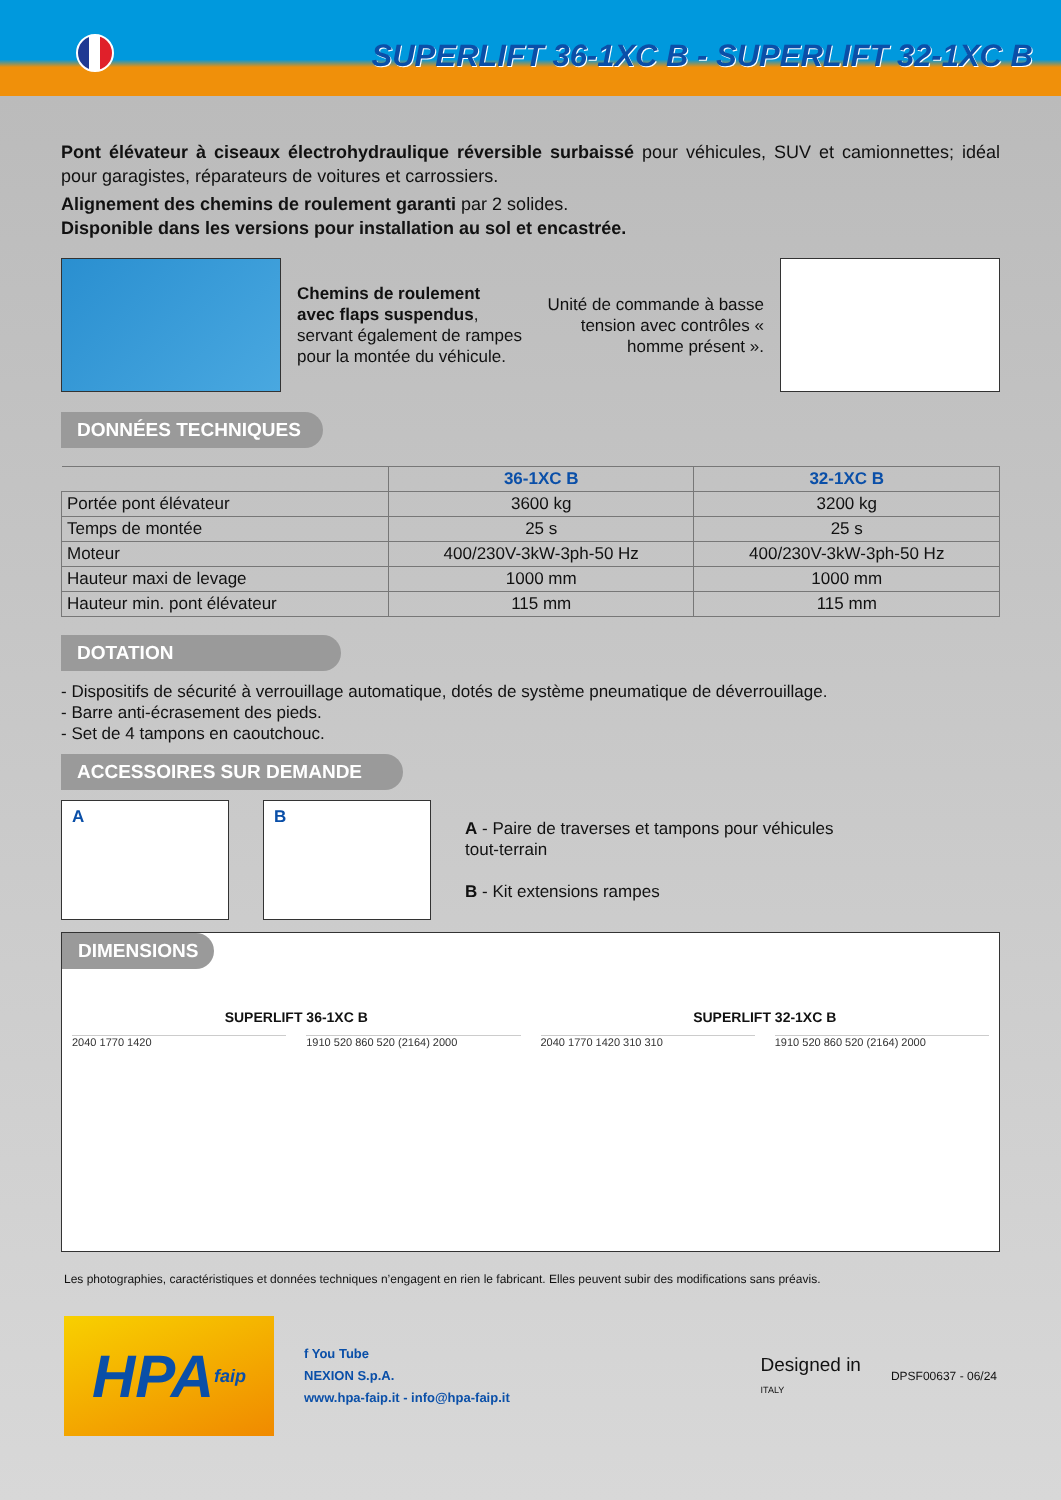SUPERLIFT 36-1XC B - SUPERLIFT 32-1XC B
Pont élévateur à ciseaux électrohydraulique réversible surbaissé pour véhicules, SUV et camionnettes; idéal pour garagistes, réparateurs de voitures et carrossiers.
Alignement des chemins de roulement garanti par 2 solides.
Disponible dans les versions pour installation au sol et encastrée.
Chemins de roulement avec flaps suspendus, servant également de rampes pour la montée du véhicule.
Unité de commande à basse tension avec contrôles « homme présent ».
DONNÉES TECHNIQUES
| | 36-1XC B | 32-1XC B |
| --- | --- | --- |
| Portée pont élévateur | 3600 kg | 3200 kg |
| Temps de montée | 25 s | 25 s |
| Moteur | 400/230V-3kW-3ph-50 Hz | 400/230V-3kW-3ph-50 Hz |
| Hauteur maxi de levage | 1000 mm | 1000 mm |
| Hauteur min. pont élévateur | 115 mm | 115 mm |
DOTATION
- Dispositifs de sécurité à verrouillage automatique, dotés de système pneumatique de déverrouillage.
- Barre anti-écrasement des pieds.
- Set de 4 tampons en caoutchouc.
ACCESSOIRES SUR DEMANDE
A B
A - Paire de traverses et tampons pour véhicules
tout-terrain
B - Kit extensions rampes
DIMENSIONS
SUPERLIFT 36-1XC B SUPERLIFT 32-1XC B
2040 1770 1420 1910 520 860 520 (2164) 2000 2040 1770 1420 310 310 1910 520 860 520 (2164) 2000
Les photographies, caractéristiques et données techniques n’engagent en rien le fabricant. Elles peuvent subir des modifications sans préavis.
HPA faip
f You Tube
NEXION S.p.A.
www.hpa-faip.it - info@hpa-faip.it
Designed in
ITALY
DPSF00637 - 06/24